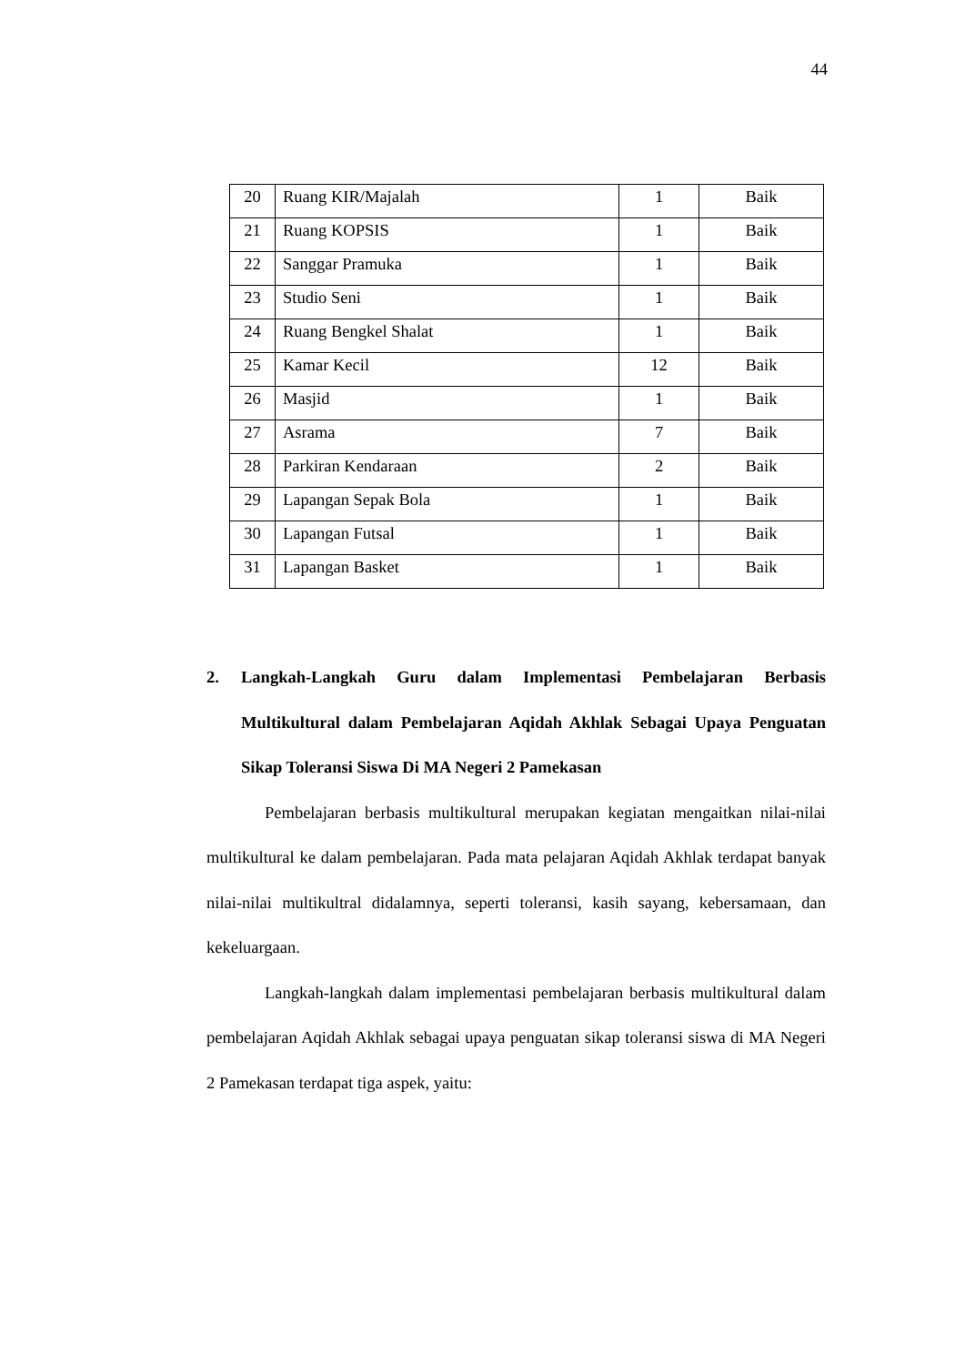44
| 20 | Ruang KIR/Majalah | 1 | Baik |
| 21 | Ruang KOPSIS | 1 | Baik |
| 22 | Sanggar Pramuka | 1 | Baik |
| 23 | Studio Seni | 1 | Baik |
| 24 | Ruang Bengkel Shalat | 1 | Baik |
| 25 | Kamar Kecil | 12 | Baik |
| 26 | Masjid | 1 | Baik |
| 27 | Asrama | 7 | Baik |
| 28 | Parkiran Kendaraan | 2 | Baik |
| 29 | Lapangan Sepak Bola | 1 | Baik |
| 30 | Lapangan Futsal | 1 | Baik |
| 31 | Lapangan Basket | 1 | Baik |
2. Langkah-Langkah Guru dalam Implementasi Pembelajaran Berbasis Multikultural dalam Pembelajaran Aqidah Akhlak Sebagai Upaya Penguatan Sikap Toleransi Siswa Di MA Negeri 2 Pamekasan
Pembelajaran berbasis multikultural merupakan kegiatan mengaitkan nilai-nilai multikultural ke dalam pembelajaran. Pada mata pelajaran Aqidah Akhlak terdapat banyak nilai-nilai multikultral didalamnya, seperti toleransi, kasih sayang, kebersamaan, dan kekeluargaan.
Langkah-langkah dalam implementasi pembelajaran berbasis multikultural dalam pembelajaran Aqidah Akhlak sebagai upaya penguatan sikap toleransi siswa di MA Negeri 2 Pamekasan terdapat tiga aspek, yaitu: